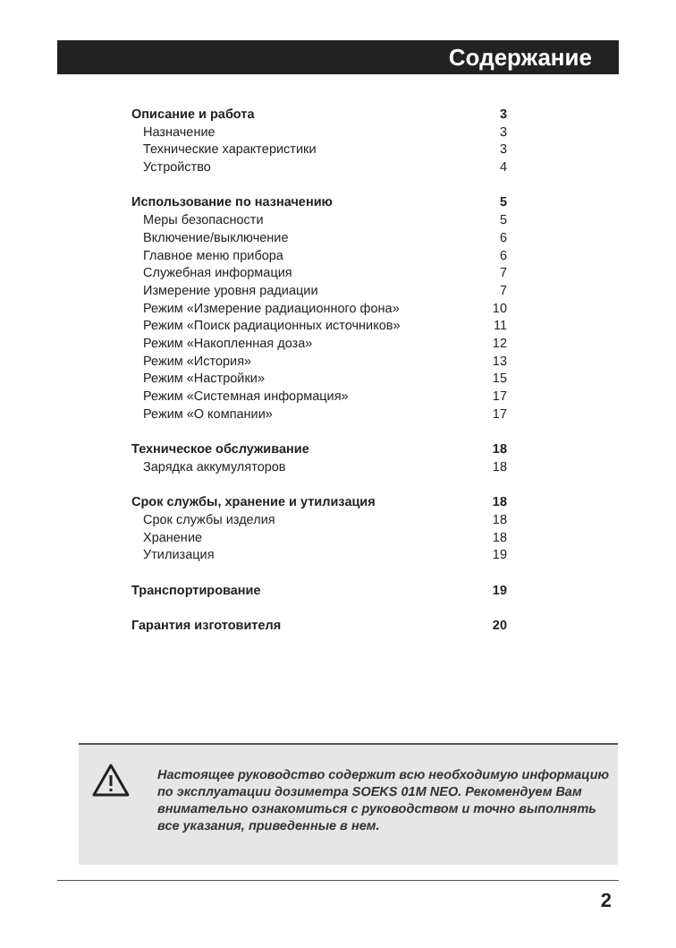Содержание
Описание и работа 3
Назначение 3
Технические характеристики 3
Устройство 4
Использование по назначению 5
Меры безопасности 5
Включение/выключение 6
Главное меню прибора 6
Служебная информация 7
Измерение уровня радиации 7
Режим «Измерение радиационного фона» 10
Режим «Поиск радиационных источников» 11
Режим «Накопленная доза» 12
Режим «История» 13
Режим «Настройки» 15
Режим «Системная информация» 17
Режим «О компании» 17
Техническое обслуживание 18
Зарядка аккумуляторов 18
Срок службы, хранение и утилизация 18
Срок службы изделия 18
Хранение 18
Утилизация 19
Транспортирование 19
Гарантия изготовителя 20
Настоящее руководство содержит всю необходимую информацию по эксплуатации дозиметра SOEKS 01M NEO. Рекомендуем Вам внимательно ознакомиться с руководством и точно выполнять все указания, приведенные в нем.
2